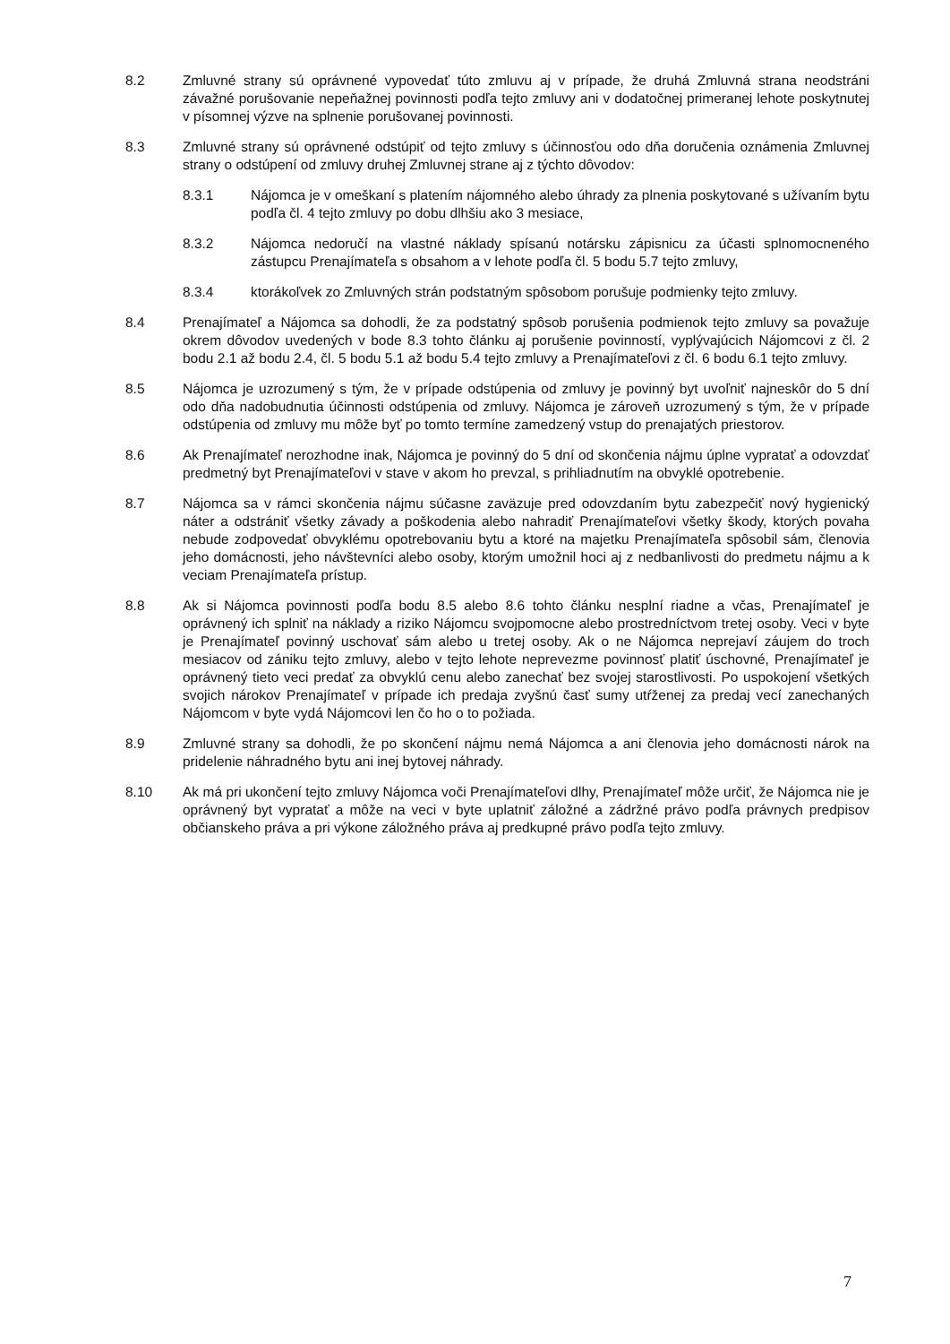8.2 Zmluvné strany sú oprávnené vypovedať túto zmluvu aj v prípade, že druhá Zmluvná strana neodstráni závažné porušovanie nepeňažnej povinnosti podľa tejto zmluvy ani v dodatočnej primeranej lehote poskytnutej v písomnej výzve na splnenie porušovanej povinnosti.
8.3 Zmluvné strany sú oprávnené odstúpiť od tejto zmluvy s účinnosťou odo dňa doručenia oznámenia Zmluvnej strany o odstúpení od zmluvy druhej Zmluvnej strane aj z týchto dôvodov:
8.3.1 Nájomca je v omeškaní s platením nájomného alebo úhrady za plnenia poskytované s užívaním bytu podľa čl. 4 tejto zmluvy po dobu dlhšiu ako 3 mesiace,
8.3.2 Nájomca nedoručí na vlastné náklady spísanú notársku zápisnicu za účasti splnomocneného zástupcu Prenajímateľa s obsahom a v lehote podľa čl. 5 bodu 5.7 tejto zmluvy,
8.3.4 ktorákoľvek zo Zmluvných strán podstatným spôsobom porušuje podmienky tejto zmluvy.
8.4 Prenajímateľ a Nájomca sa dohodli, že za podstatný spôsob porušenia podmienok tejto zmluvy sa považuje okrem dôvodov uvedených v bode 8.3 tohto článku aj porušenie povinností, vyplývajúcich Nájomcovi z čl. 2 bodu 2.1 až bodu 2.4, čl. 5 bodu 5.1 až bodu 5.4 tejto zmluvy a Prenajímateľovi z čl. 6 bodu 6.1 tejto zmluvy.
8.5 Nájomca je uzrozumený s tým, že v prípade odstúpenia od zmluvy je povinný byt uvoľniť najneskôr do 5 dní odo dňa nadobudnutia účinnosti odstúpenia od zmluvy. Nájomca je zároveň uzrozumený s tým, že v prípade odstúpenia od zmluvy mu môže byť po tomto termíne zamedzený vstup do prenajatých priestorov.
8.6 Ak Prenajímateľ nerozhodne inak, Nájomca je povinný do 5 dní od skončenia nájmu úplne vypratať a odovzdať predmetný byt Prenajímateľovi v stave v akom ho prevzal, s prihliadnutím na obvyklé opotrebenie.
8.7 Nájomca sa v rámci skončenia nájmu súčasne zaväzuje pred odovzdaním bytu zabezpečiť nový hygienický náter a odstrániť všetky závady a poškodenia alebo nahradiť Prenajímateľovi všetky škody, ktorých povaha nebude zodpovedať obvyklému opotrebovaniu bytu a ktoré na majetku Prenajímateľa spôsobil sám, členovia jeho domácnosti, jeho návštevníci alebo osoby, ktorým umožnil hoci aj z nedbanlivosti do predmetu nájmu a k veciam Prenajímateľa prístup.
8.8 Ak si Nájomca povinnosti podľa bodu 8.5 alebo 8.6 tohto článku nesplní riadne a včas, Prenajímateľ je oprávnený ich splniť na náklady a riziko Nájomcu svojpomocne alebo prostredníctvom tretej osoby. Veci v byte je Prenajímateľ povinný uschovať sám alebo u tretej osoby. Ak o ne Nájomca neprejaví záujem do troch mesiacov od zániku tejto zmluvy, alebo v tejto lehote neprevezme povinnosť platiť úschovné, Prenajímateľ je oprávnený tieto veci predať za obvyklú cenu alebo zanechať bez svojej starostlivosti. Po uspokojení všetkých svojich nárokov Prenajímateľ v prípade ich predaja zvyšnú časť sumy utŕženej za predaj vecí zanechaných Nájomcom v byte vydá Nájomcovi len čo ho o to požiada.
8.9 Zmluvné strany sa dohodli, že po skončení nájmu nemá Nájomca a ani členovia jeho domácnosti nárok na pridelenie náhradného bytu ani inej bytovej náhrady.
8.10 Ak má pri ukončení tejto zmluvy Nájomca voči Prenajímateľovi dlhy, Prenajímateľ môže určiť, že Nájomca nie je oprávnený byt vypratať a môže na veci v byte uplatniť záložné a zádržné právo podľa právnych predpisov občianskeho práva a pri výkone záložného práva aj predkupné právo podľa tejto zmluvy.
7